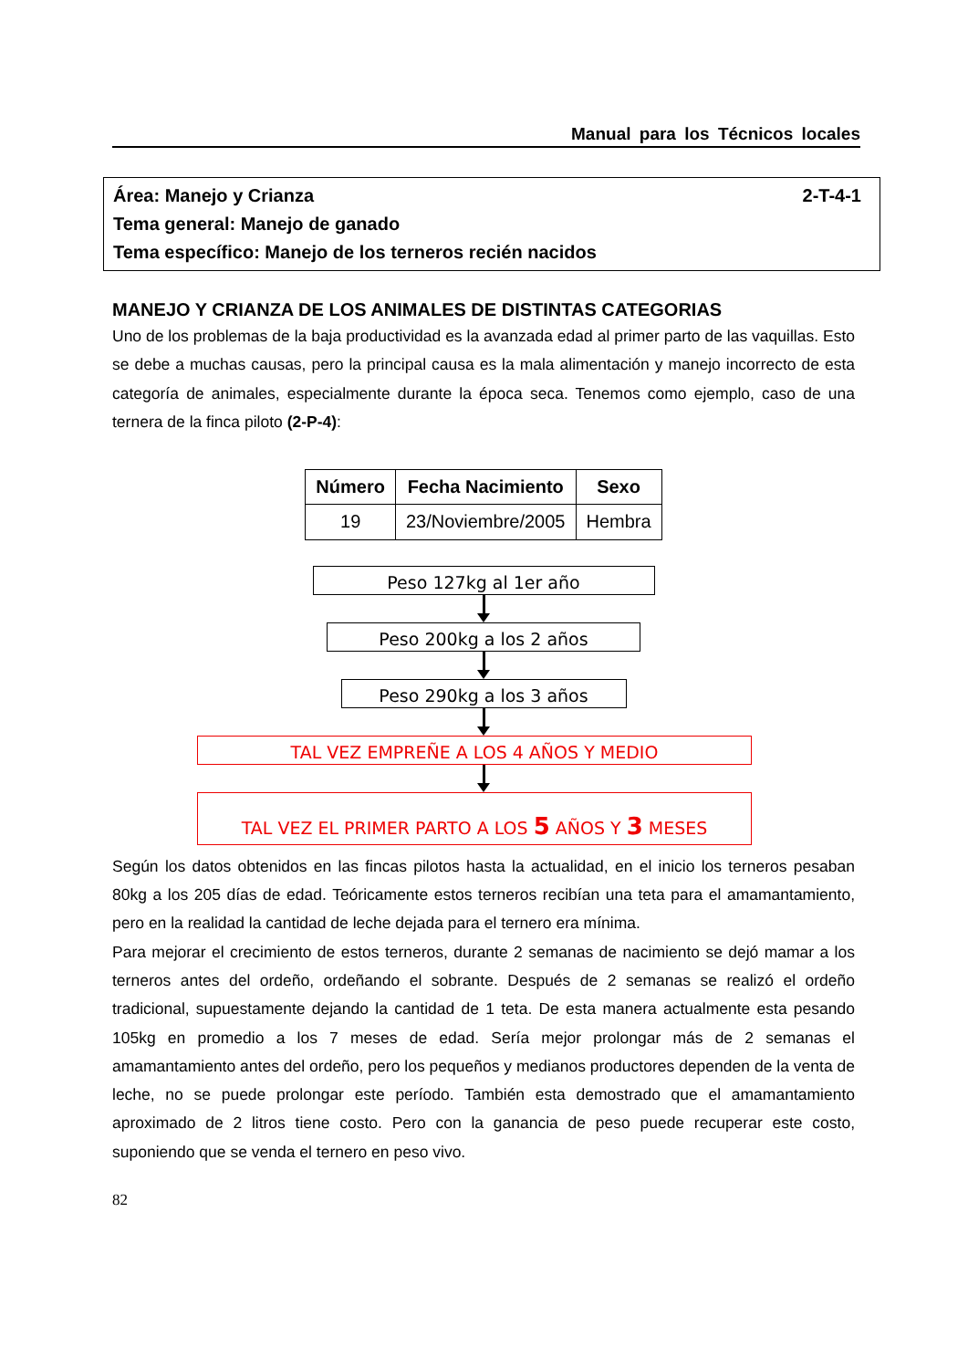Manual para los Técnicos locales
2-T-4-1 Área: Manejo y Crianza
Tema general: Manejo de ganado
Tema específico: Manejo de los terneros recién nacidos
MANEJO Y CRIANZA DE LOS ANIMALES DE DISTINTAS CATEGORIAS
Uno de los problemas de la baja productividad es la avanzada edad al primer parto de las vaquillas. Esto se debe a muchas causas, pero la principal causa es la mala alimentación y manejo incorrecto de esta categoría de animales, especialmente durante la época seca. Tenemos como ejemplo, caso de una ternera de la finca piloto (2-P-4):
| Número | Fecha Nacimiento | Sexo |
| --- | --- | --- |
| 19 | 23/Noviembre/2005 | Hembra |
Peso 127kg al 1er año
Peso 200kg a los 2 años
Peso 290kg a los 3 años
TAL VEZ EMPREÑE A LOS 4 AÑOS Y MEDIO
TAL VEZ EL PRIMER PARTO A LOS 5 AÑOS Y 3 MESES
Según los datos obtenidos en las fincas pilotos hasta la actualidad, en el inicio los terneros pesaban 80kg a los 205 días de edad. Teóricamente estos terneros recibían una teta para el amamantamiento, pero en la realidad la cantidad de leche dejada para el ternero era mínima.
Para mejorar el crecimiento de estos terneros, durante 2 semanas de nacimiento se dejó mamar a los terneros antes del ordeño, ordeñando el sobrante. Después de 2 semanas se realizó el ordeño tradicional, supuestamente dejando la cantidad de 1 teta. De esta manera actualmente esta pesando 105kg en promedio a los 7 meses de edad. Sería mejor prolongar más de 2 semanas el amamantamiento antes del ordeño, pero los pequeños y medianos productores dependen de la venta de leche, no se puede prolongar este período. También esta demostrado que el amamantamiento aproximado de 2 litros tiene costo. Pero con la ganancia de peso puede recuperar este costo, suponiendo que se venda el ternero en peso vivo.
82